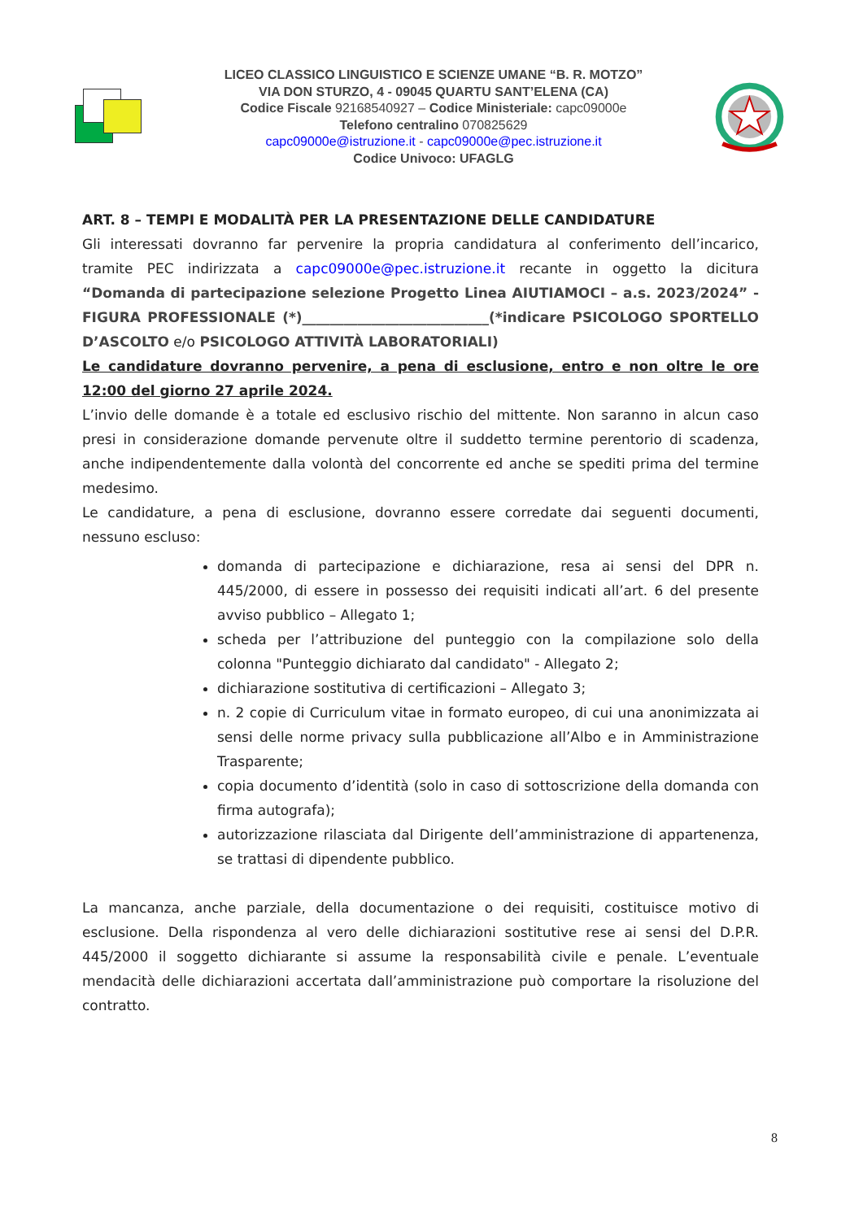LICEO CLASSICO LINGUISTICO E SCIENZE UMANE “B. R. MOTZO”
VIA DON STURZO, 4 - 09045 QUARTU SANT’ELENA (CA)
Codice Fiscale 92168540927 – Codice Ministeriale: capc09000e
Telefono centralino 070825629
capc09000e@istruzione.it - capc09000e@pec.istruzione.it
Codice Univoco: UFAGLG
ART. 8 – TEMPI E MODALITÀ PER LA PRESENTAZIONE DELLE CANDIDATURE
Gli interessati dovranno far pervenire la propria candidatura al conferimento dell’incarico, tramite PEC indirizzata a capc09000e@pec.istruzione.it recante in oggetto la dicitura “Domanda di partecipazione selezione Progetto Linea AIUTIAMOCI – a.s. 2023/2024” - FIGURA PROFESSIONALE (*)___________________________(*indicare PSICOLOGO SPORTELLO D’ASCOLTO e/o PSICOLOGO ATTIVITÀ LABORATORIALI)
Le candidature dovranno pervenire, a pena di esclusione, entro e non oltre le ore 12:00 del giorno 27 aprile 2024.
L’invio delle domande è a totale ed esclusivo rischio del mittente. Non saranno in alcun caso presi in considerazione domande pervenute oltre il suddetto termine perentorio di scadenza, anche indipendentemente dalla volontà del concorrente ed anche se spediti prima del termine medesimo.
Le candidature, a pena di esclusione, dovranno essere corredate dai seguenti documenti, nessuno escluso:
domanda di partecipazione e dichiarazione, resa ai sensi del DPR n. 445/2000, di essere in possesso dei requisiti indicati all’art. 6 del presente avviso pubblico – Allegato 1;
scheda per l’attribuzione del punteggio con la compilazione solo della colonna "Punteggio dichiarato dal candidato" - Allegato 2;
dichiarazione sostitutiva di certificazioni – Allegato 3;
n. 2 copie di Curriculum vitae in formato europeo, di cui una anonimizzata ai sensi delle norme privacy sulla pubblicazione all’Albo e in Amministrazione Trasparente;
copia documento d’identità (solo in caso di sottoscrizione della domanda con firma autografa);
autorizzazione rilasciata dal Dirigente dell’amministrazione di appartenenza, se trattasi di dipendente pubblico.
La mancanza, anche parziale, della documentazione o dei requisiti, costituisce motivo di esclusione. Della rispondenza al vero delle dichiarazioni sostitutive rese ai sensi del D.P.R. 445/2000 il soggetto dichiarante si assume la responsabilità civile e penale. L’eventuale mendacità delle dichiarazioni accertata dall’amministrazione può comportare la risoluzione del contratto.
8